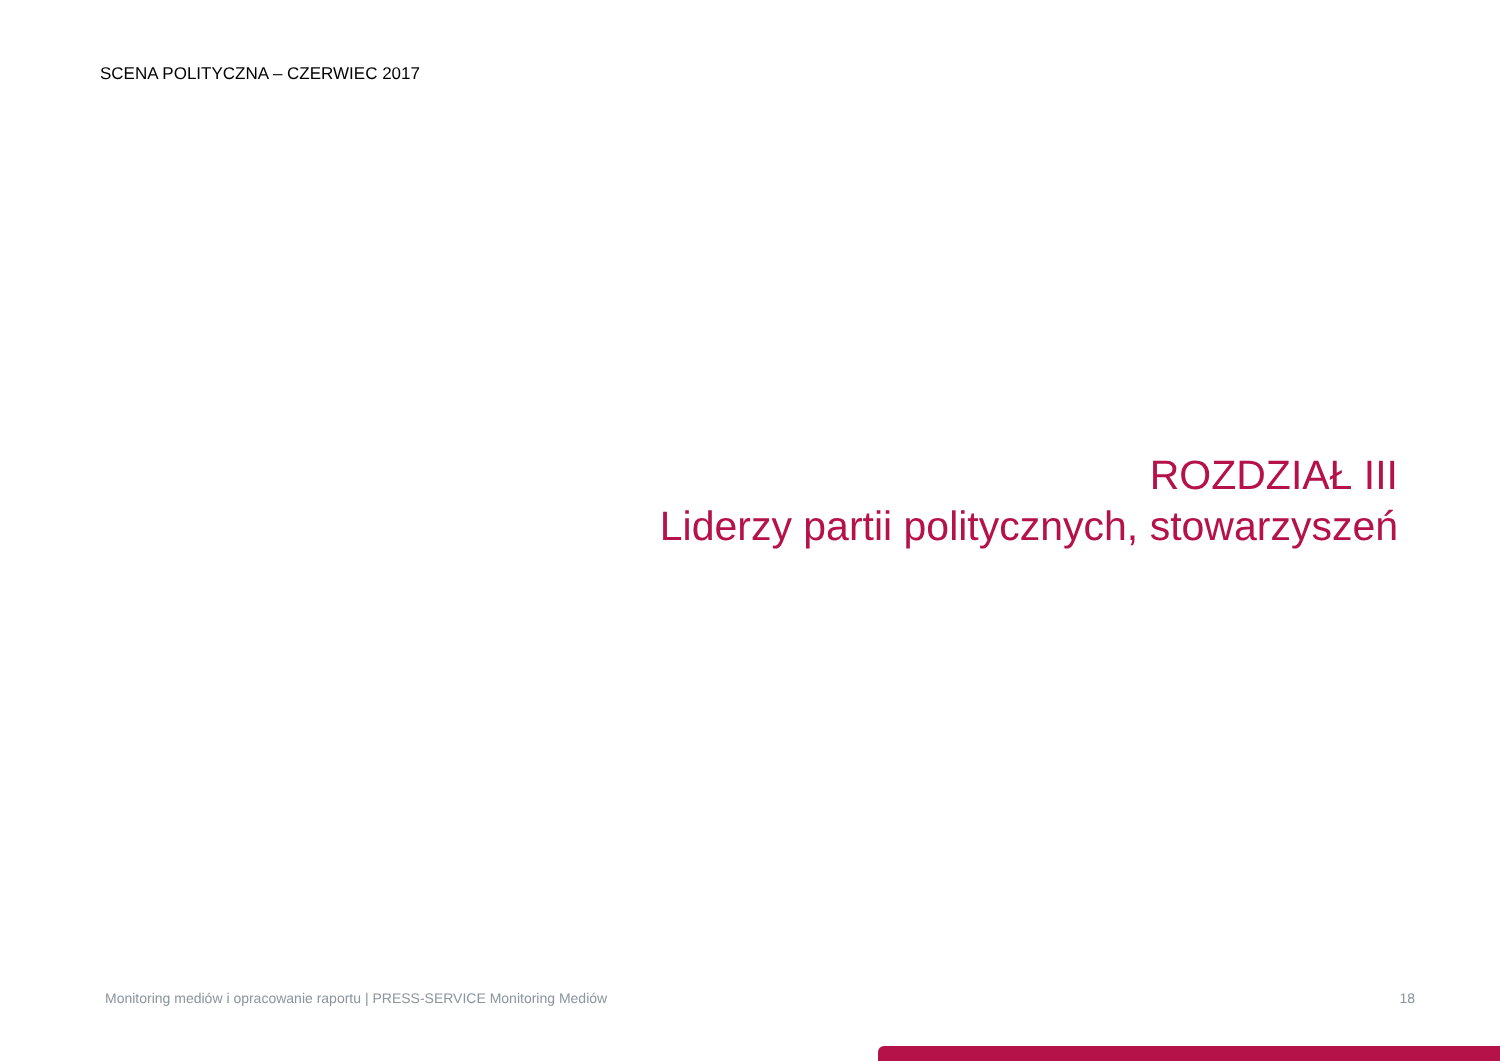SCENA POLITYCZNA – CZERWIEC 2017
ROZDZIAŁ III
Liderzy partii politycznych, stowarzyszeń
Monitoring mediów i opracowanie raportu | PRESS-SERVICE Monitoring Mediów 18